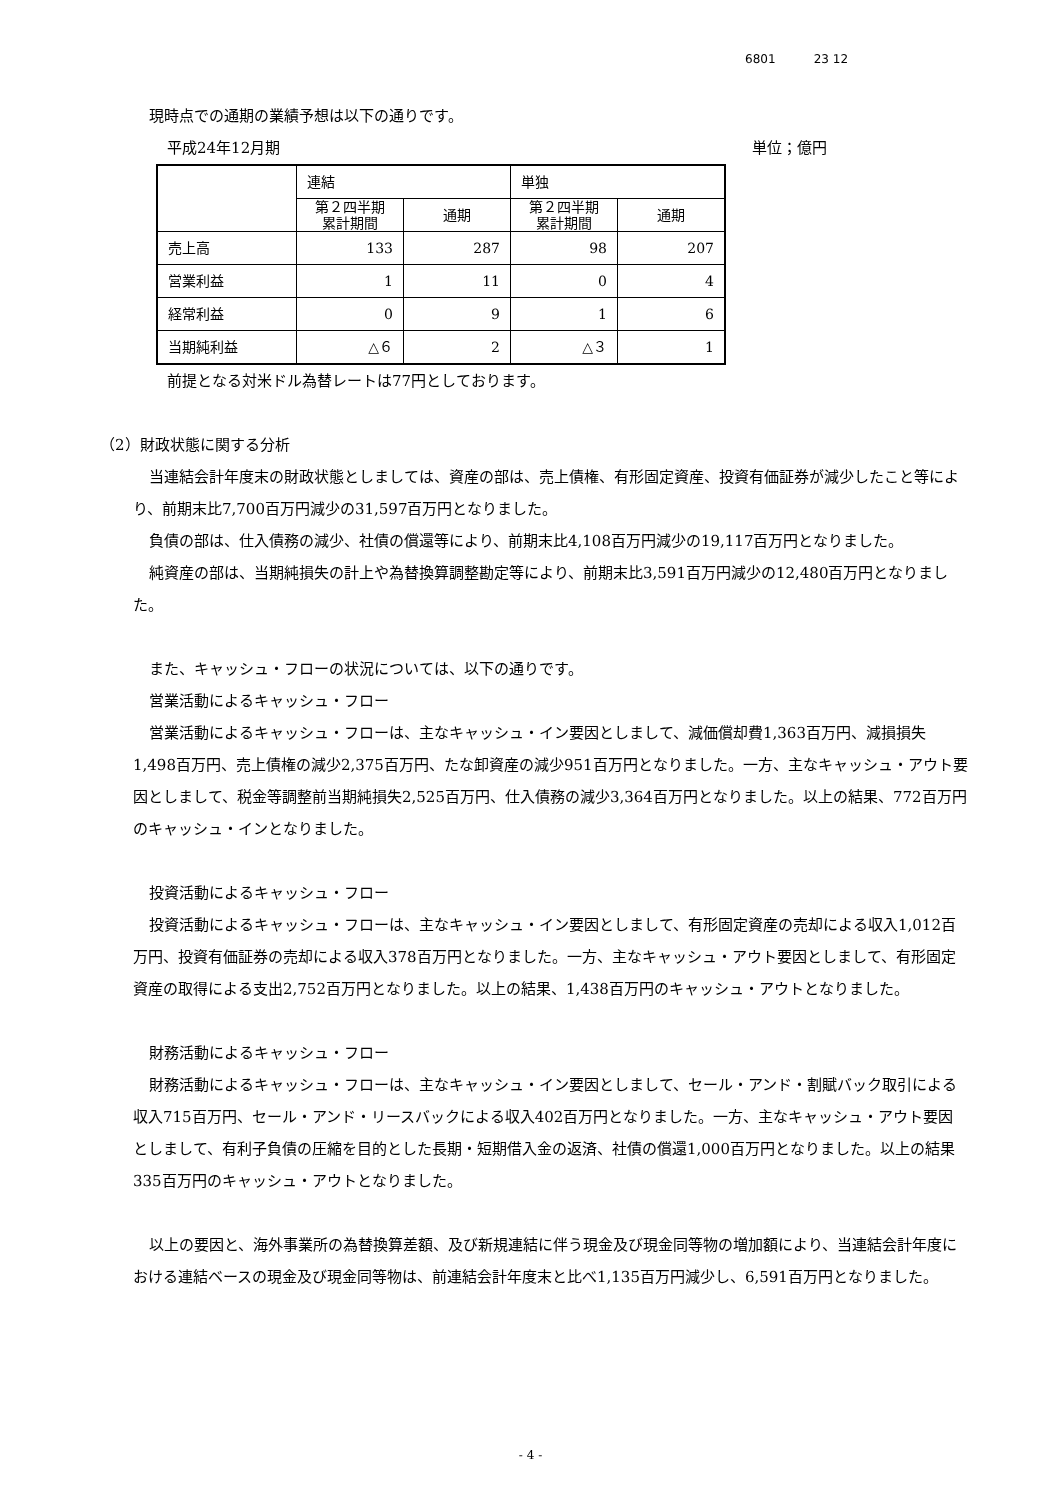6801 23 12
現時点での通期の業績予想は以下の通りです。
平成24年12月期 単位；億円
| | 連結 | | 単独 | |
| | 第２四半期 累計期間 | 通期 | 第２四半期 累計期間 | 通期 |
| 売上高 | 133 | 287 | 98 | 207 |
| 営業利益 | 1 | 11 | 0 | 4 |
| 経常利益 | 0 | 9 | 1 | 6 |
| 当期純利益 | △６ | 2 | △３ | 1 |
前提となる対米ドル為替レートは77円としております。
（2）財政状態に関する分析
当連結会計年度末の財政状態としましては、資産の部は、売上債権、有形固定資産、投資有価証券が減少したこと等により、前期末比7,700百万円減少の31,597百万円となりました。
負債の部は、仕入債務の減少、社債の償還等により、前期末比4,108百万円減少の19,117百万円となりました。
純資産の部は、当期純損失の計上や為替換算調整勘定等により、前期末比3,591百万円減少の12,480百万円となりました。
また、キャッシュ・フローの状況については、以下の通りです。
営業活動によるキャッシュ・フロー
営業活動によるキャッシュ・フローは、主なキャッシュ・イン要因としまして、減価償却費1,363百万円、減損損失1,498百万円、売上債権の減少2,375百万円、たな卸資産の減少951百万円となりました。一方、主なキャッシュ・アウト要因としまして、税金等調整前当期純損失2,525百万円、仕入債務の減少3,364百万円となりました。以上の結果、772百万円のキャッシュ・インとなりました。
投資活動によるキャッシュ・フロー
投資活動によるキャッシュ・フローは、主なキャッシュ・イン要因としまして、有形固定資産の売却による収入1,012百万円、投資有価証券の売却による収入378百万円となりました。一方、主なキャッシュ・アウト要因としまして、有形固定資産の取得による支出2,752百万円となりました。以上の結果、1,438百万円のキャッシュ・アウトとなりました。
財務活動によるキャッシュ・フロー
財務活動によるキャッシュ・フローは、主なキャッシュ・イン要因としまして、セール・アンド・割賦バック取引による収入715百万円、セール・アンド・リースバックによる収入402百万円となりました。一方、主なキャッシュ・アウト要因としまして、有利子負債の圧縮を目的とした長期・短期借入金の返済、社債の償還1,000百万円となりました。以上の結果335百万円のキャッシュ・アウトとなりました。
以上の要因と、海外事業所の為替換算差額、及び新規連結に伴う現金及び現金同等物の増加額により、当連結会計年度における連結ベースの現金及び現金同等物は、前連結会計年度末と比べ1,135百万円減少し、6,591百万円となりました。
- 4 -